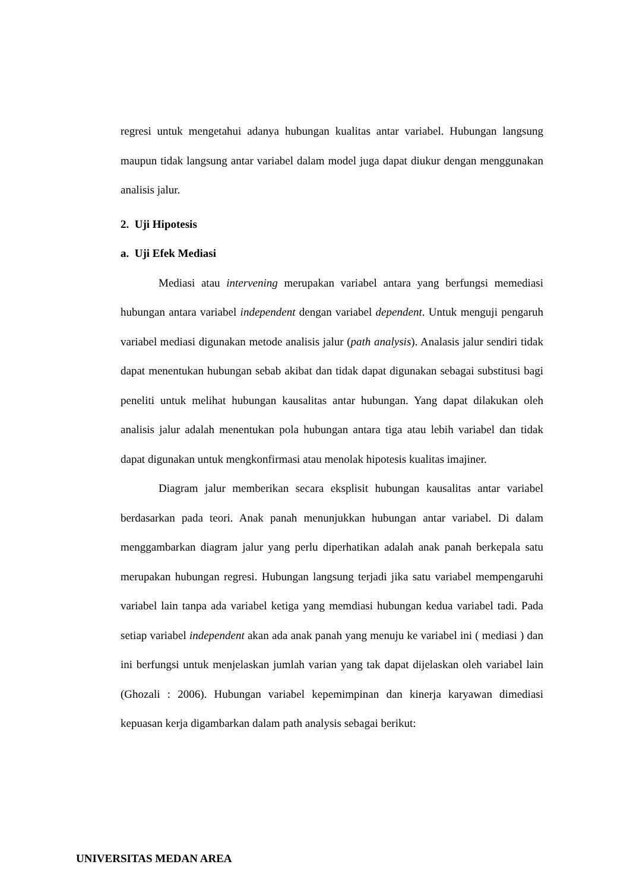regresi untuk mengetahui adanya hubungan kualitas antar variabel. Hubungan langsung maupun tidak langsung antar variabel dalam model juga dapat diukur dengan menggunakan analisis jalur.
2. Uji Hipotesis
a. Uji Efek Mediasi
Mediasi atau intervening merupakan variabel antara yang berfungsi memediasi hubungan antara variabel independent dengan variabel dependent. Untuk menguji pengaruh variabel mediasi digunakan metode analisis jalur (path analysis). Analasis jalur sendiri tidak dapat menentukan hubungan sebab akibat dan tidak dapat digunakan sebagai substitusi bagi peneliti untuk melihat hubungan kausalitas antar hubungan. Yang dapat dilakukan oleh analisis jalur adalah menentukan pola hubungan antara tiga atau lebih variabel dan tidak dapat digunakan untuk mengkonfirmasi atau menolak hipotesis kualitas imajiner.
Diagram jalur memberikan secara eksplisit hubungan kausalitas antar variabel berdasarkan pada teori. Anak panah menunjukkan hubungan antar variabel. Di dalam menggambarkan diagram jalur yang perlu diperhatikan adalah anak panah berkepala satu merupakan hubungan regresi. Hubungan langsung terjadi jika satu variabel mempengaruhi variabel lain tanpa ada variabel ketiga yang memdiasi hubungan kedua variabel tadi. Pada setiap variabel independent akan ada anak panah yang menuju ke variabel ini ( mediasi ) dan ini berfungsi untuk menjelaskan jumlah varian yang tak dapat dijelaskan oleh variabel lain (Ghozali : 2006). Hubungan variabel kepemimpinan dan kinerja karyawan dimediasi kepuasan kerja digambarkan dalam path analysis sebagai berikut:
UNIVERSITAS MEDAN AREA